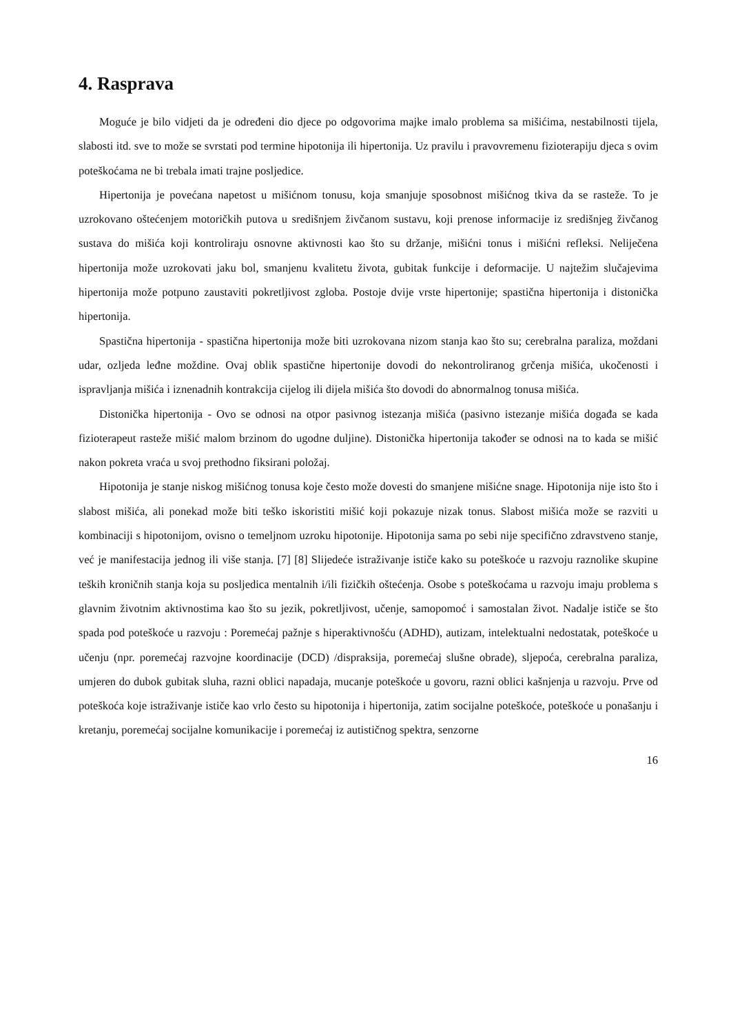4. Rasprava
Moguće je bilo vidjeti da je određeni dio djece po odgovorima majke imalo problema sa mišićima, nestabilnosti tijela, slabosti itd. sve to može se svrstati pod termine hipotonija ili hipertonija. Uz pravilu i pravovremenu fizioterapiju djeca s ovim poteškoćama ne bi trebala imati trajne posljedice.
Hipertonija je povećana napetost u mišićnom tonusu, koja smanjuje sposobnost mišićnog tkiva da se rasteže. To je uzrokovano oštećenjem motoričkih putova u središnjem živčanom sustavu, koji prenose informacije iz središnjeg živčanog sustava do mišića koji kontroliraju osnovne aktivnosti kao što su držanje, mišićni tonus i mišićni refleksi. Neliječena hipertonija može uzrokovati jaku bol, smanjenu kvalitetu života, gubitak funkcije i deformacije. U najtežim slučajevima hipertonija može potpuno zaustaviti pokretljivost zgloba. Postoje dvije vrste hipertonije; spastična hipertonija i distonička hipertonija.
Spastična hipertonija - spastična hipertonija može biti uzrokovana nizom stanja kao što su; cerebralna paraliza, moždani udar, ozljeda leđne moždine. Ovaj oblik spastične hipertonije dovodi do nekontroliranog grčenja mišića, ukočenosti i ispravljanja mišića i iznenadnih kontrakcija cijelog ili dijela mišića što dovodi do abnormalnog tonusa mišića.
Distonička hipertonija - Ovo se odnosi na otpor pasivnog istezanja mišića (pasivno istezanje mišića događa se kada fizioterapeut rasteže mišić malom brzinom do ugodne duljine). Distonička hipertonija također se odnosi na to kada se mišić nakon pokreta vraća u svoj prethodno fiksirani položaj.
Hipotonija je stanje niskog mišićnog tonusa koje često može dovesti do smanjene mišićne snage. Hipotonija nije isto što i slabost mišića, ali ponekad može biti teško iskoristiti mišić koji pokazuje nizak tonus. Slabost mišića može se razviti u kombinaciji s hipotonijom, ovisno o temeljnom uzroku hipotonije. Hipotonija sama po sebi nije specifično zdravstveno stanje, već je manifestacija jednog ili više stanja. [7] [8] Slijedeće istraživanje ističe kako su poteškoće u razvoju raznolike skupine teških kroničnih stanja koja su posljedica mentalnih i/ili fizičkih oštećenja. Osobe s poteškoćama u razvoju imaju problema s glavnim životnim aktivnostima kao što su jezik, pokretljivost, učenje, samopomoć i samostalan život. Nadalje ističe se što spada pod poteškoće u razvoju : Poremećaj pažnje s hiperaktivnošću (ADHD), autizam, intelektualni nedostatak, poteškoće u učenju (npr. poremećaj razvojne koordinacije (DCD) /dispraksija, poremećaj slušne obrade), sljepoća, cerebralna paraliza, umjeren do dubok gubitak sluha, razni oblici napadaja, mucanje poteškoće u govoru, razni oblici kašnjenja u razvoju. Prve od poteškoća koje istraživanje ističe kao vrlo često su hipotonija i hipertonija, zatim socijalne poteškoće, poteškoće u ponašanju i kretanju, poremećaj socijalne komunikacije i poremećaj iz autističnog spektra, senzorne
16